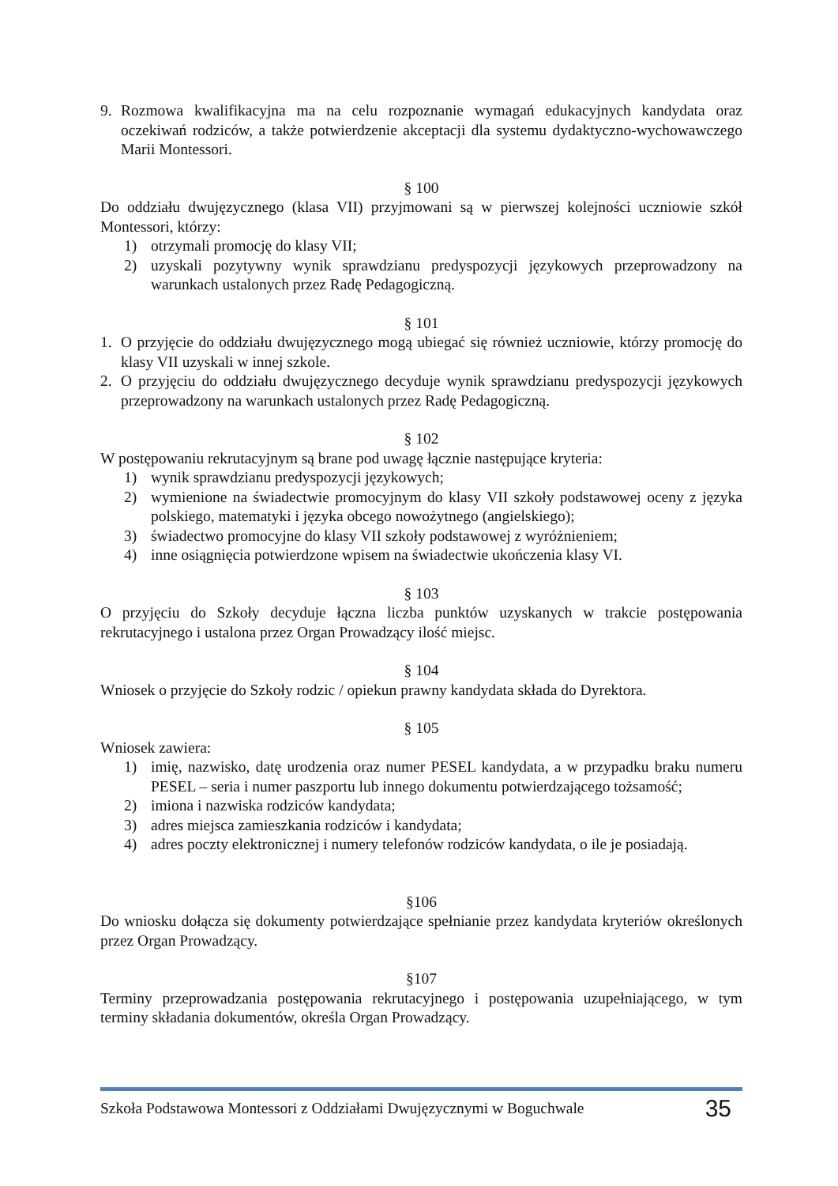9. Rozmowa kwalifikacyjna ma na celu rozpoznanie wymagań edukacyjnych kandydata oraz oczekiwań rodziców, a także potwierdzenie akceptacji dla systemu dydaktyczno-wychowawczego Marii Montessori.
§ 100
Do oddziału dwujęzycznego (klasa VII) przyjmowani są w pierwszej kolejności uczniowie szkół Montessori, którzy:
1) otrzymali promocję do klasy VII;
2) uzyskali pozytywny wynik sprawdzianu predyspozycji językowych przeprowadzony na warunkach ustalonych przez Radę Pedagogiczną.
§ 101
1. O przyjęcie do oddziału dwujęzycznego mogą ubiegać się również uczniowie, którzy promocję do klasy VII uzyskali w innej szkole.
2. O przyjęciu do oddziału dwujęzycznego decyduje wynik sprawdzianu predyspozycji językowych przeprowadzony na warunkach ustalonych przez Radę Pedagogiczną.
§ 102
W postępowaniu rekrutacyjnym są brane pod uwagę łącznie następujące kryteria:
1) wynik sprawdzianu predyspozycji językowych;
2) wymienione na świadectwie promocyjnym do klasy VII szkoły podstawowej oceny z języka polskiego, matematyki i języka obcego nowożytnego (angielskiego);
3) świadectwo promocyjne do klasy VII szkoły podstawowej z wyróżnieniem;
4) inne osiągnięcia potwierdzone wpisem na świadectwie ukończenia klasy VI.
§ 103
O przyjęciu do Szkoły decyduje łączna liczba punktów uzyskanych w trakcie postępowania rekrutacyjnego i ustalona przez Organ Prowadzący ilość miejsc.
§ 104
Wniosek o przyjęcie do Szkoły rodzic / opiekun prawny kandydata składa do Dyrektora.
§ 105
Wniosek zawiera:
1) imię, nazwisko, datę urodzenia oraz numer PESEL kandydata, a w przypadku braku numeru PESEL – seria i numer paszportu lub innego dokumentu potwierdzającego tożsamość;
2) imiona i nazwiska rodziców kandydata;
3) adres miejsca zamieszkania rodziców i kandydata;
4) adres poczty elektronicznej i numery telefonów rodziców kandydata, o ile je posiadają.
§106
Do wniosku dołącza się dokumenty potwierdzające spełnianie przez kandydata kryteriów określonych przez Organ Prowadzący.
§107
Terminy przeprowadzania postępowania rekrutacyjnego i postępowania uzupełniającego, w tym terminy składania dokumentów, określa Organ Prowadzący.
Szkoła Podstawowa Montessori z Oddziałami Dwujęzycznymi w Boguchwale 35